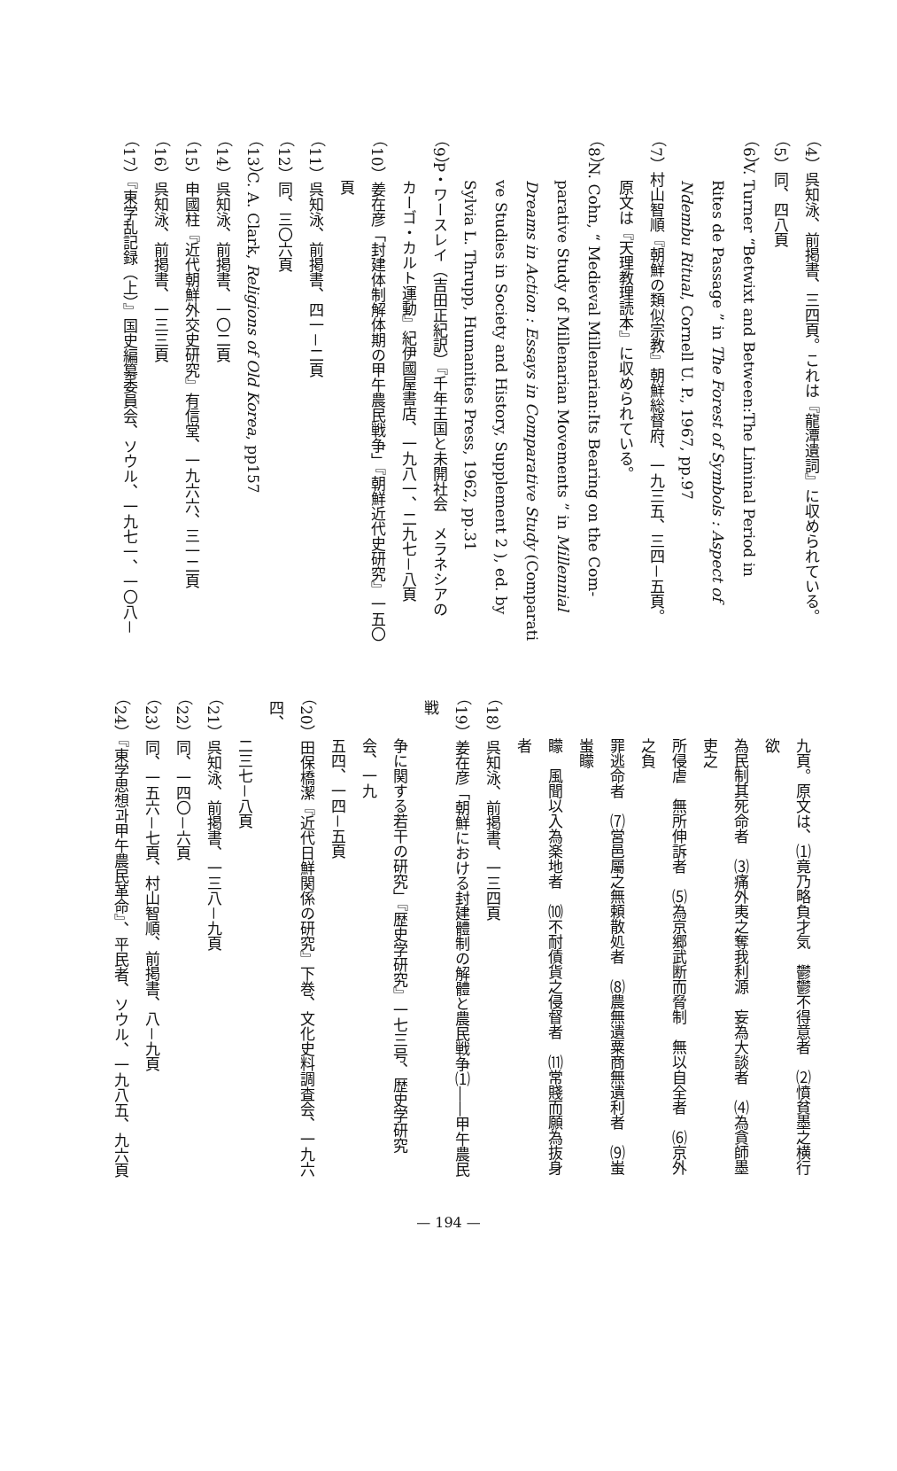（4）呉知泳、前掲書、三四頁。これは『龍潭遺詞』に収められている。
（5）同、四八頁
（6）V. Turner “Betwixt and Between:The Liminal Period in
Rites de Passage ” in The Forest of Symbols : Aspect of
Ndembu Ritual, Cornell U. P., 1967, pp.97
（7）村山智順『朝鮮の類似宗教』朝鮮総督府、一九三五、三四－五頁。
原文は『天理教理読本』に収められている。
（8）N. Cohn, “ Medieval Millenarian:Its Bearing on the Com-
parative Study of Millenarian Movements ” in Millennial
Dreams in Action : Essays in Comparative Study (Comparati
ve Studies in Society and History, Supplement 2 ), ed. by
Sylvia L. Thrupp, Humanities Press, 1962, pp.31
（9）P・ワースレイ（吉田正紀訳）『千年王国と未開社会　メラネシアの
カーゴ・カルト運動』紀伊國屋書店、一九八一、二九七－八頁
（10）姜在彦「封建体制解体期の甲午農民戦争」『朝鮮近代史研究』一五〇
頁
（11）呉知泳、前掲書、四一－二頁
（12）同、三〇六頁
（13）C. A. Clark, Religions of Old Korea, pp157
（14）呉知泳、前掲書、一〇二頁
（15）申國柱『近代朝鮮外交史研究』有信堂、一九六六、三一二頁
（16）呉知泳、前掲書、一三三頁
（17）『東学乱記録（上）』国史編纂委員会、ソウル、一九七一、一〇八－
九頁。原文は、⑴竟乃略負才気　鬱鬱不得意者　⑵憤貧墨之横行　欲
為民制其死命者　⑶痛外夷之奪我利源　妄為大談者　⑷為貪師墨吏之
所侵虐　無所伸訴者　⑸為京郷武断而脅制　無以自全者　⑹京外之負
罪逃命者　⑺営邑屬之無頼散処者　⑻農無遺粟商無遺利者　⑼蚩蚩矇
矇　風聞以入為楽地者　⑽不耐債貨之侵督者　⑾常賤而願為抜身者
（18）呉知泳、前掲書、一三四頁
（19）姜在彦「朝鮮における封建體制の解體と農民戦争⑴――甲午農民戦
争に関する若干の研究」『歴史学研究』一七三号、歴史学研究会、一九
五四、一四－五頁
（20）田保橋潔『近代日鮮関係の研究』下巻、文化史料調査会、一九六四、
二三七－八頁
（21）呉知泳、前掲書、一三八－九頁
（22）同、一四〇－六頁
（23）同、一五六－七頁、村山智順、前掲書、八－九頁
（24）『東学思想과甲午農民革命』、平民者、ソウル、一九八五、九六頁
— 194 —